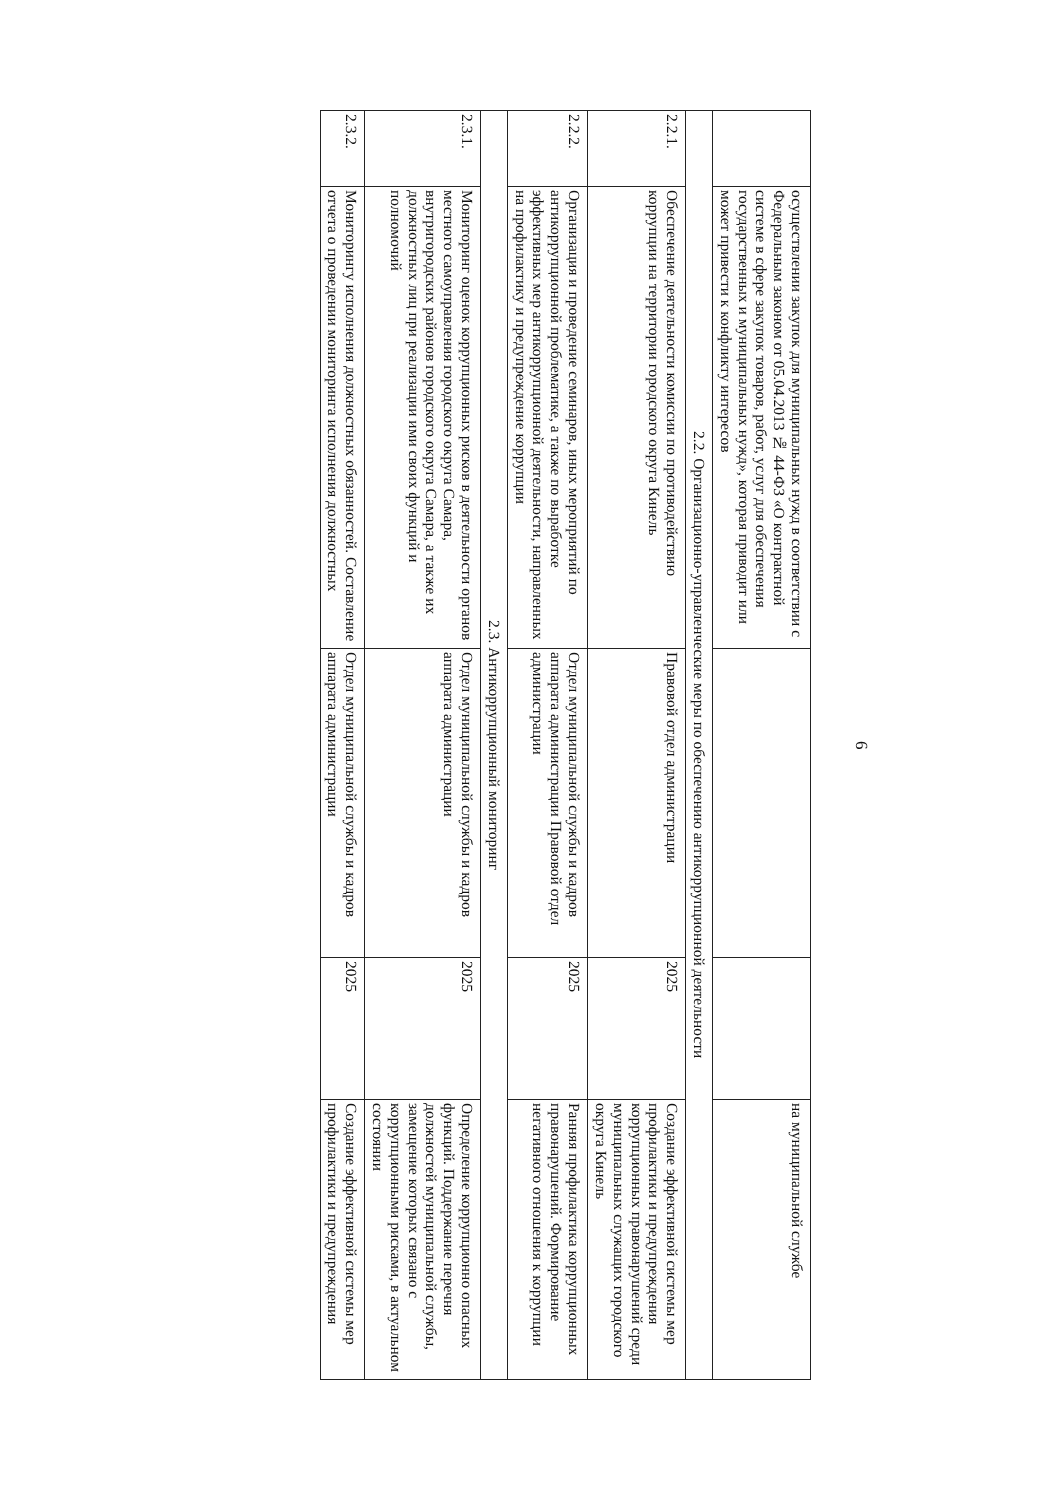6
| | осуществлении закупок для муниципальных нужд в соответствии с Федеральным законом от 05.04.2013 № 44-ФЗ «О контрактной системе в сфере закупок товаров, работ, услуг для обеспечения государственных и муниципальных нужд», которая приводит или может привести к конфликту интересов | | | на муниципальной службе |
| 2.2. Организационно-управленческие меры по обеспечению антикоррупционной деятельности | | | | |
| 2.2.1. | Обеспечение деятельности комиссии по противодействию коррупции на территории городского округа Кинель | Правовой отдел администрации | 2025 | Создание эффективной системы мер профилактики и предупреждения коррупционных правонарушений среди муниципальных служащих городского округа Кинель |
| 2.2.2. | Организация и проведение семинаров, иных мероприятий по антикоррупционной проблематике, а также по выработке эффективных мер антикоррупционной деятельности, направленных на профилактику и предупреждение коррупции | Отдел муниципальной службы и кадров аппарата администрации Правовой отдел администрации | 2025 | Ранняя профилактика коррупционных правонарушений. Формирование негативного отношения к коррупции |
| 2.3. Антикоррупционный мониторинг | | | | |
| 2.3.1. | Мониторинг оценок коррупционных рисков в деятельности органов местного самоуправления городского округа Самара, внутригородских районов городского округа Самара, а также их должностных лиц при реализации ими своих функций и полномочий | Отдел муниципальной службы и кадров аппарата администрации | 2025 | Определение коррупционно опасных функций. Поддержание перечня должностей муниципальной службы, замещение которых связано с коррупционными рисками, в актуальном состоянии |
| 2.3.2. | Мониторингу исполнения должностных обязанностей. Составление отчета о проведении мониторинга исполнения должностных | Отдел муниципальной службы и кадров аппарата администрации | 2025 | Создание эффективной системы мер профилактики и предупреждения |